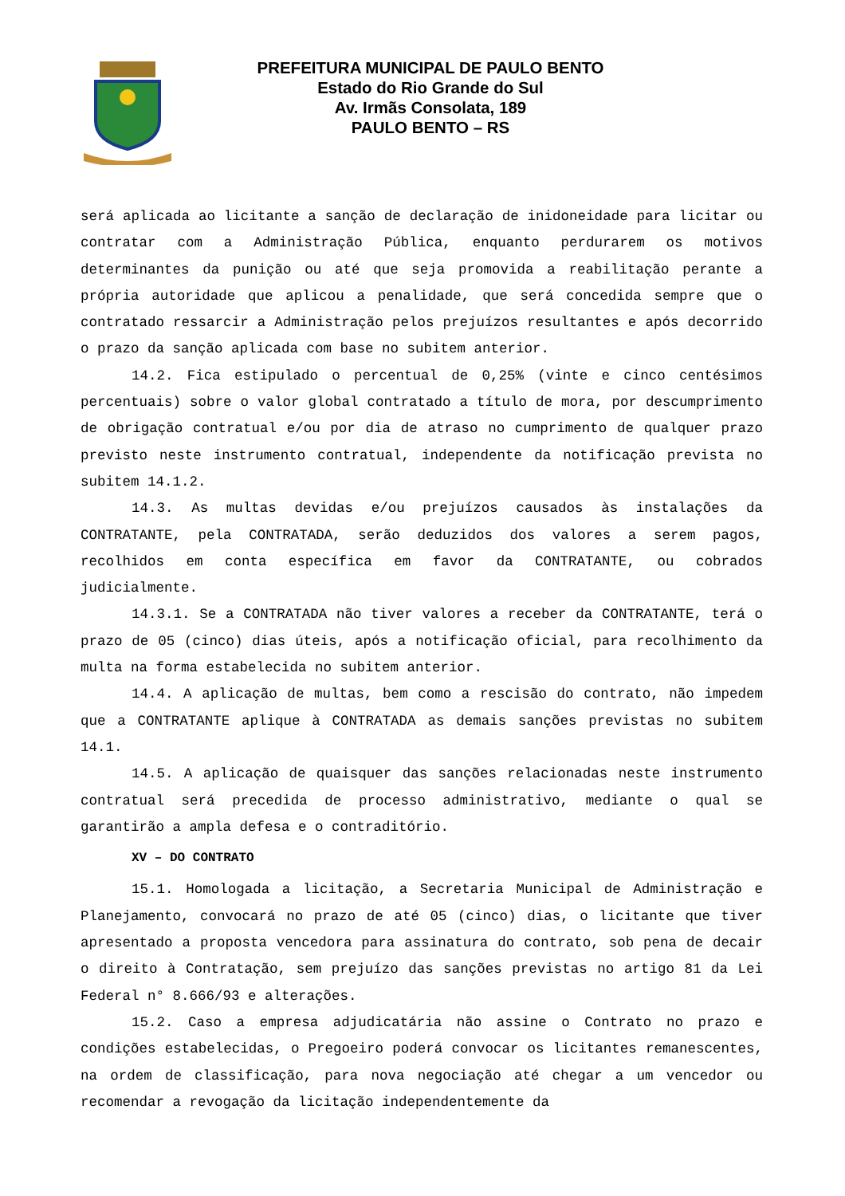PREFEITURA MUNICIPAL DE PAULO BENTO
Estado do Rio Grande do Sul
Av. Irmãs Consolata, 189
PAULO BENTO – RS
será aplicada ao licitante a sanção de declaração de inidoneidade para licitar ou contratar com a Administração Pública, enquanto perdurarem os motivos determinantes da punição ou até que seja promovida a reabilitação perante a própria autoridade que aplicou a penalidade, que será concedida sempre que o contratado ressarcir a Administração pelos prejuízos resultantes e após decorrido o prazo da sanção aplicada com base no subitem anterior.
14.2. Fica estipulado o percentual de 0,25% (vinte e cinco centésimos percentuais) sobre o valor global contratado a título de mora, por descumprimento de obrigação contratual e/ou por dia de atraso no cumprimento de qualquer prazo previsto neste instrumento contratual, independente da notificação prevista no subitem 14.1.2.
14.3. As multas devidas e/ou prejuízos causados às instalações da CONTRATANTE, pela CONTRATADA, serão deduzidos dos valores a serem pagos, recolhidos em conta específica em favor da CONTRATANTE, ou cobrados judicialmente.
14.3.1. Se a CONTRATADA não tiver valores a receber da CONTRATANTE, terá o prazo de 05 (cinco) dias úteis, após a notificação oficial, para recolhimento da multa na forma estabelecida no subitem anterior.
14.4. A aplicação de multas, bem como a rescisão do contrato, não impedem que a CONTRATANTE aplique à CONTRATADA as demais sanções previstas no subitem 14.1.
14.5. A aplicação de quaisquer das sanções relacionadas neste instrumento contratual será precedida de processo administrativo, mediante o qual se garantirão a ampla defesa e o contraditório.
XV – DO CONTRATO
15.1. Homologada a licitação, a Secretaria Municipal de Administração e Planejamento, convocará no prazo de até 05 (cinco) dias, o licitante que tiver apresentado a proposta vencedora para assinatura do contrato, sob pena de decair o direito à Contratação, sem prejuízo das sanções previstas no artigo 81 da Lei Federal n° 8.666/93 e alterações.
15.2. Caso a empresa adjudicatária não assine o Contrato no prazo e condições estabelecidas, o Pregoeiro poderá convocar os licitantes remanescentes, na ordem de classificação, para nova negociação até chegar a um vencedor ou recomendar a revogação da licitação independentemente da